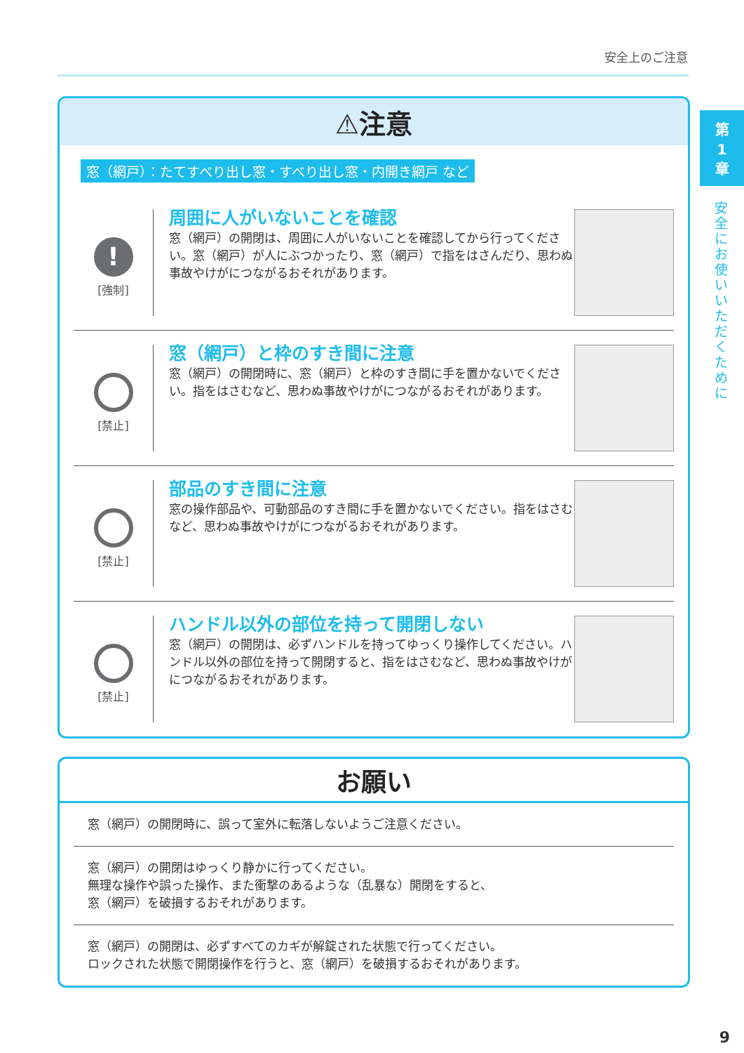安全上のご注意
第
1
章
安全にお使いいただくために
⚠注意
窓（網戸）：たてすべり出し窓・すべり出し窓・内開き網戸 など
!
[強制]
周囲に人がいないことを確認
窓（網戸）の開閉は、周囲に人がいないことを確認してから行ってください。窓（網戸）が人にぶつかったり、窓（網戸）で指をはさんだり、思わぬ事故やけがにつながるおそれがあります。
[禁止]
窓（網戸）と枠のすき間に注意
窓（網戸）の開閉時に、窓（網戸）と枠のすき間に手を置かないでください。指をはさむなど、思わぬ事故やけがにつながるおそれがあります。
[禁止]
部品のすき間に注意
窓の操作部品や、可動部品のすき間に手を置かないでください。指をはさむなど、思わぬ事故やけがにつながるおそれがあります。
[禁止]
ハンドル以外の部位を持って開閉しない
窓（網戸）の開閉は、必ずハンドルを持ってゆっくり操作してください。ハンドル以外の部位を持って開閉すると、指をはさむなど、思わぬ事故やけがにつながるおそれがあります。
お願い
窓（網戸）の開閉時に、誤って室外に転落しないようご注意ください。
窓（網戸）の開閉はゆっくり静かに行ってください。
無理な操作や誤った操作、また衝撃のあるような（乱暴な）開閉をすると、
窓（網戸）を破損するおそれがあります。
窓（網戸）の開閉は、必ずすべてのカギが解錠された状態で行ってください。
ロックされた状態で開閉操作を行うと、窓（網戸）を破損するおそれがあります。
9